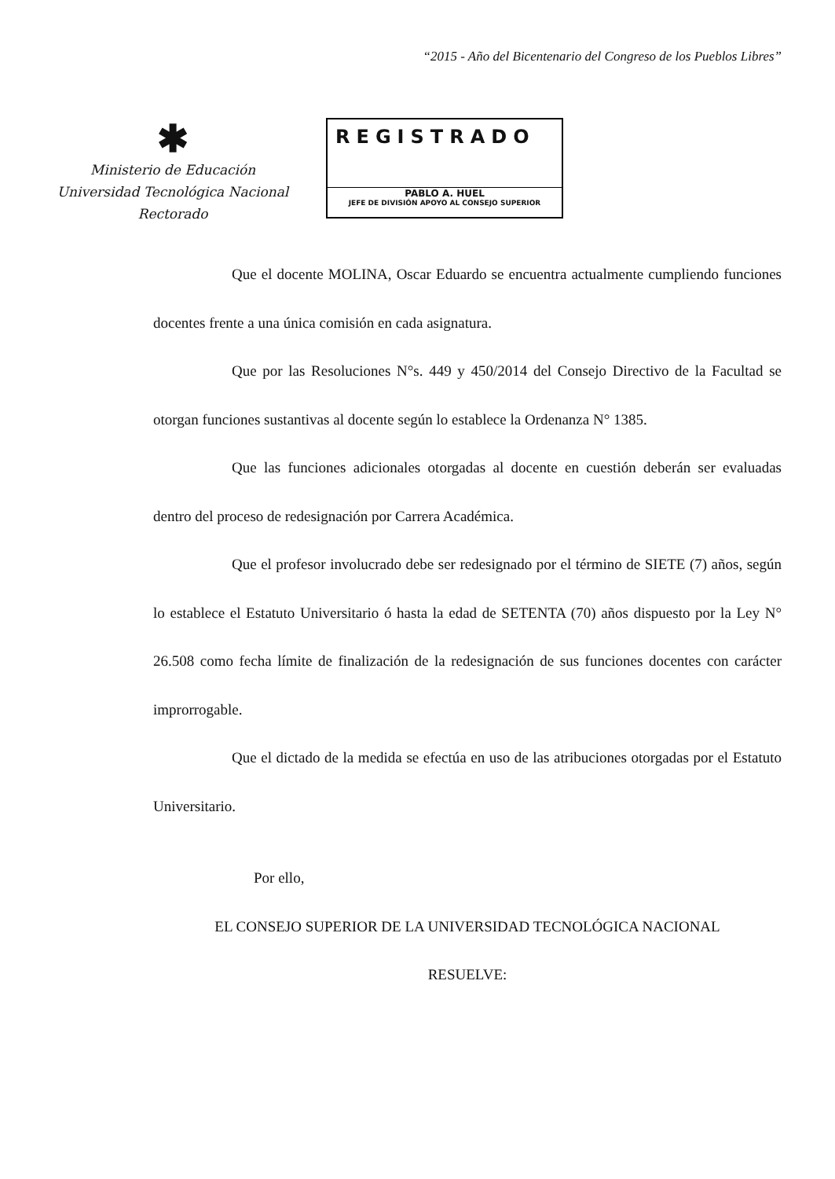“2015 - Año del Bicentenario del Congreso de los Pueblos Libres”
✱
Ministerio de Educación
Universidad Tecnológica Nacional
Rectorado
REGISTRADO
PABLO A. HUEL
JEFE DE DIVISIÓN APOYO AL CONSEJO SUPERIOR
Que el docente MOLINA, Oscar Eduardo se encuentra actualmente cumpliendo funciones docentes frente a una única comisión en cada asignatura.
Que por las Resoluciones N°s. 449 y 450/2014 del Consejo Directivo de la Facultad se otorgan funciones sustantivas al docente según lo establece la Ordenanza N° 1385.
Que las funciones adicionales otorgadas al docente en cuestión deberán ser evaluadas dentro del proceso de redesignación por Carrera Académica.
Que el profesor involucrado debe ser redesignado por el término de SIETE (7) años, según lo establece el Estatuto Universitario ó hasta la edad de SETENTA (70) años dispuesto por la Ley N° 26.508 como fecha límite de finalización de la redesignación de sus funciones docentes con carácter improrrogable.
Que el dictado de la medida se efectúa en uso de las atribuciones otorgadas por el Estatuto Universitario.
Por ello,
EL CONSEJO SUPERIOR DE LA UNIVERSIDAD TECNOLÓGICA NACIONAL
RESUELVE: